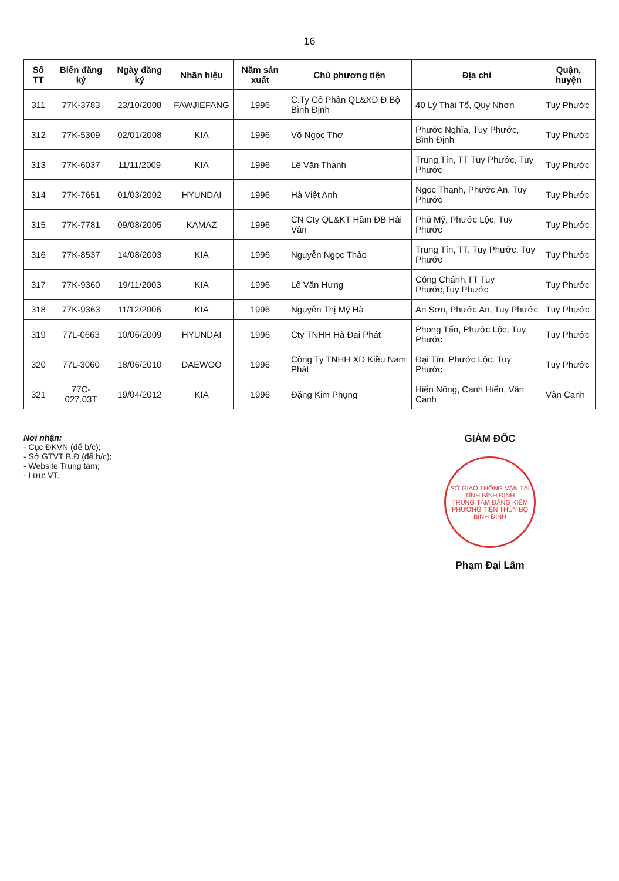16
| Số TT | Biển đăng ký | Ngày đăng ký | Nhãn hiệu | Năm sản xuất | Chủ phương tiện | Địa chỉ | Quận, huyện |
| --- | --- | --- | --- | --- | --- | --- | --- |
| 311 | 77K-3783 | 23/10/2008 | FAWJIEFANG | 1996 | C.Ty Cổ Phần QL&XD Đ.Bộ Bình Định | 40 Lý Thái Tổ, Quy Nhơn | Tuy Phước |
| 312 | 77K-5309 | 02/01/2008 | KIA | 1996 | Võ Ngọc Thơ | Phước Nghĩa, Tuy Phước, Bình Định | Tuy Phước |
| 313 | 77K-6037 | 11/11/2009 | KIA | 1996 | Lê Văn Thạnh | Trung Tín, TT Tuy Phước, Tuy Phước | Tuy Phước |
| 314 | 77K-7651 | 01/03/2002 | HYUNDAI | 1996 | Hà Việt Anh | Ngọc Thạnh, Phước An, Tuy Phước | Tuy Phước |
| 315 | 77K-7781 | 09/08/2005 | KAMAZ | 1996 | CN Cty QL&KT Hầm ĐB Hải Vân | Phú Mỹ, Phước Lộc, Tuy Phước | Tuy Phước |
| 316 | 77K-8537 | 14/08/2003 | KIA | 1996 | Nguyễn Ngọc Thảo | Trung Tín, TT. Tuy Phước, Tuy Phước | Tuy Phước |
| 317 | 77K-9360 | 19/11/2003 | KIA | 1996 | Lê Văn Hưng | Công Chánh,TT Tuy Phước,Tuy Phước | Tuy Phước |
| 318 | 77K-9363 | 11/12/2006 | KIA | 1996 | Nguyễn Thị Mỹ Hà | An Sơn, Phước An, Tuy Phước | Tuy Phước |
| 319 | 77L-0663 | 10/06/2009 | HYUNDAI | 1996 | Cty TNHH Hà Đại Phát | Phong Tấn, Phước Lộc, Tuy Phước | Tuy Phước |
| 320 | 77L-3060 | 18/06/2010 | DAEWOO | 1996 | Công Ty TNHH XD Kiều Nam Phát | Đại Tín, Phước Lộc, Tuy Phước | Tuy Phước |
| 321 | 77C-027.03T | 19/04/2012 | KIA | 1996 | Đặng Kim Phụng | Hiển Nông, Canh Hiển, Vân Canh | Vân Canh |
Nơi nhận:
- Cục ĐKVN (để b/c);
- Sở GTVT B.Đ (để b/c);
- Website Trung tâm;
- Lưu: VT.
GIÁM ĐỐC
SỞ GIAO THÔNG VẬN TẢI TỈNH BÌNH ĐỊNH
TRUNG TÂM ĐĂNG KIỂM PHƯƠNG TIỆN THỦY BỘ BÌNH ĐỊNH
Phạm Đại Lâm